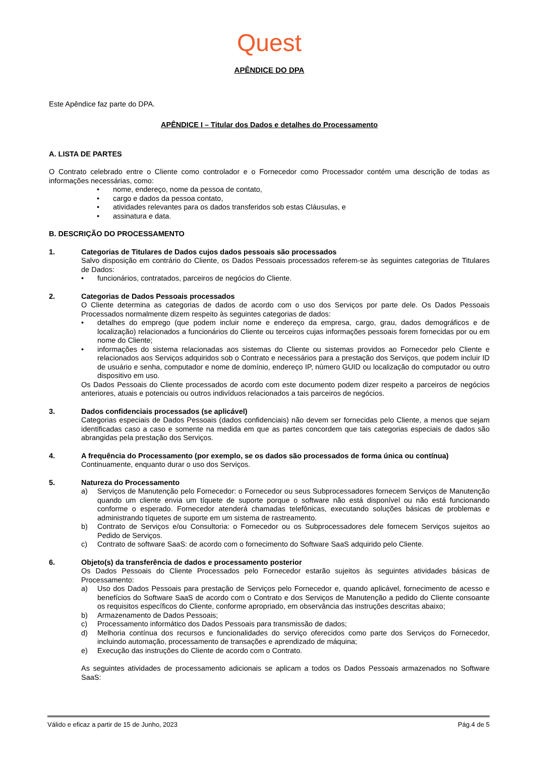Quest
APÊNDICE DO DPA
Este Apêndice faz parte do DPA.
APÊNDICE I – Titular dos Dados e detalhes do Processamento
A. LISTA DE PARTES
O Contrato celebrado entre o Cliente como controlador e o Fornecedor como Processador contém uma descrição de todas as informações necessárias, como:
• nome, endereço, nome da pessoa de contato,
• cargo e dados da pessoa contato,
• atividades relevantes para os dados transferidos sob estas Cláusulas, e
• assinatura e data.
B. DESCRIÇÃO DO PROCESSAMENTO
1. Categorias de Titulares de Dados cujos dados pessoais são processados
Salvo disposição em contrário do Cliente, os Dados Pessoais processados referem-se às seguintes categorias de Titulares de Dados:
• funcionários, contratados, parceiros de negócios do Cliente.
2. Categorias de Dados Pessoais processados
O Cliente determina as categorias de dados de acordo com o uso dos Serviços por parte dele. Os Dados Pessoais Processados normalmente dizem respeito às seguintes categorias de dados:
• detalhes do emprego (que podem incluir nome e endereço da empresa, cargo, grau, dados demográficos e de localização) relacionados a funcionários do Cliente ou terceiros cujas informações pessoais forem fornecidas por ou em nome do Cliente;
• informações do sistema relacionadas aos sistemas do Cliente ou sistemas providos ao Fornecedor pelo Cliente e relacionados aos Serviços adquiridos sob o Contrato e necessários para a prestação dos Serviços, que podem incluir ID de usuário e senha, computador e nome de domínio, endereço IP, número GUID ou localização do computador ou outro dispositivo em uso.
Os Dados Pessoais do Cliente processados de acordo com este documento podem dizer respeito a parceiros de negócios anteriores, atuais e potenciais ou outros indivíduos relacionados a tais parceiros de negócios.
3. Dados confidenciais processados (se aplicável)
Categorias especiais de Dados Pessoais (dados confidenciais) não devem ser fornecidas pelo Cliente, a menos que sejam identificadas caso a caso e somente na medida em que as partes concordem que tais categorias especiais de dados são abrangidas pela prestação dos Serviços.
4. A frequência do Processamento (por exemplo, se os dados são processados de forma única ou contínua)
Continuamente, enquanto durar o uso dos Serviços.
5. Natureza do Processamento
a) Serviços de Manutenção pelo Fornecedor: o Fornecedor ou seus Subprocessadores fornecem Serviços de Manutenção quando um cliente envia um tíquete de suporte porque o software não está disponível ou não está funcionando conforme o esperado. Fornecedor atenderá chamadas telefônicas, executando soluções básicas de problemas e administrando tíquetes de suporte em um sistema de rastreamento.
b) Contrato de Serviços e/ou Consultoria: o Fornecedor ou os Subprocessadores dele fornecem Serviços sujeitos ao Pedido de Serviços.
c) Contrato de software SaaS: de acordo com o fornecimento do Software SaaS adquirido pelo Cliente.
6. Objeto(s) da transferência de dados e processamento posterior
Os Dados Pessoais do Cliente Processados pelo Fornecedor estarão sujeitos às seguintes atividades básicas de Processamento:
a) Uso dos Dados Pessoais para prestação de Serviços pelo Fornecedor e, quando aplicável, fornecimento de acesso e benefícios do Software SaaS de acordo com o Contrato e dos Serviços de Manutenção a pedido do Cliente consoante os requisitos específicos do Cliente, conforme apropriado, em observância das instruções descritas abaixo;
b) Armazenamento de Dados Pessoais;
c) Processamento informático dos Dados Pessoais para transmissão de dados;
d) Melhoria contínua dos recursos e funcionalidades do serviço oferecidos como parte dos Serviços do Fornecedor, incluindo automação, processamento de transações e aprendizado de máquina;
e) Execução das instruções do Cliente de acordo com o Contrato.
As seguintes atividades de processamento adicionais se aplicam a todos os Dados Pessoais armazenados no Software SaaS:
Válido e eficaz a partir de 15 de Junho, 2023 Pág.4 de 5